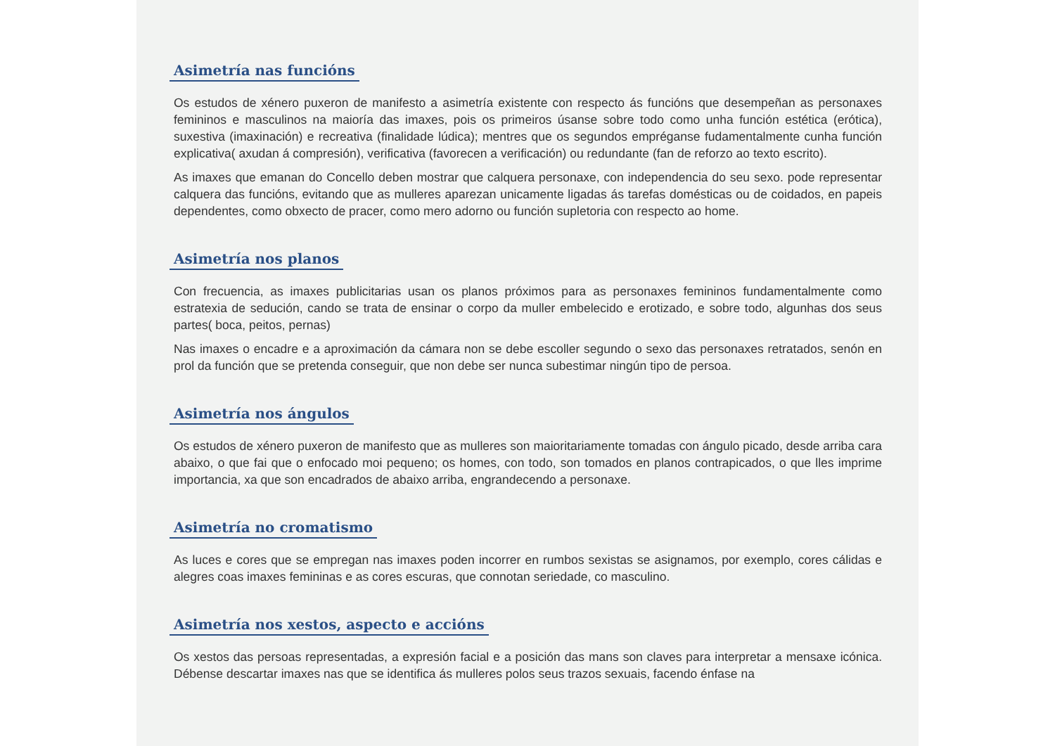Asimetría nas funcións
Os estudos de xénero puxeron de manifesto a asimetría existente con respecto ás funcións que desempeñan as personaxes femininos e masculinos na maioría das imaxes, pois os primeiros úsanse sobre todo como unha función estética (erótica), suxestiva (imaxinación) e recreativa (finalidade lúdica); mentres que os segundos empréganse fudamentalmente cunha función explicativa( axudan á compresión), verificativa (favorecen a verificación) ou redundante (fan de reforzo ao texto escrito).
As imaxes que emanan do Concello deben mostrar que calquera personaxe, con independencia do seu sexo. pode representar calquera das funcións, evitando que as mulleres aparezan unicamente ligadas ás tarefas domésticas ou de coidados, en papeis dependentes, como obxecto de pracer, como mero adorno ou función supletoria con respecto ao home.
Asimetría nos planos
Con frecuencia, as imaxes publicitarias usan os planos próximos para as personaxes femininos fundamentalmente como estratexia de sedución, cando se trata de ensinar o corpo da muller embelecido e erotizado, e sobre todo, algunhas dos seus partes( boca, peitos, pernas)
Nas imaxes o encadre e a aproximación da cámara non se debe escoller segundo o sexo das personaxes retratados, senón en prol da función que se pretenda conseguir, que non debe ser nunca subestimar ningún tipo de persoa.
Asimetría nos ángulos
Os estudos de xénero puxeron de manifesto que as mulleres son maioritariamente tomadas con ángulo picado, desde arriba cara abaixo, o que fai que o enfocado moi pequeno; os homes, con todo, son tomados en planos contrapicados, o que lles imprime importancia, xa que son encadrados de abaixo arriba, engrandecendo a personaxe.
Asimetría no cromatismo
As luces e cores que se empregan nas imaxes poden incorrer en rumbos sexistas se asignamos, por exemplo, cores cálidas e alegres coas imaxes femininas e as cores escuras, que connotan seriedade, co masculino.
Asimetría nos xestos, aspecto e accións
Os xestos das persoas representadas, a expresión facial e a posición das mans son claves para interpretar a mensaxe icónica. Débense descartar imaxes nas que se identifica ás mulleres polos seus trazos sexuais, facendo énfase na